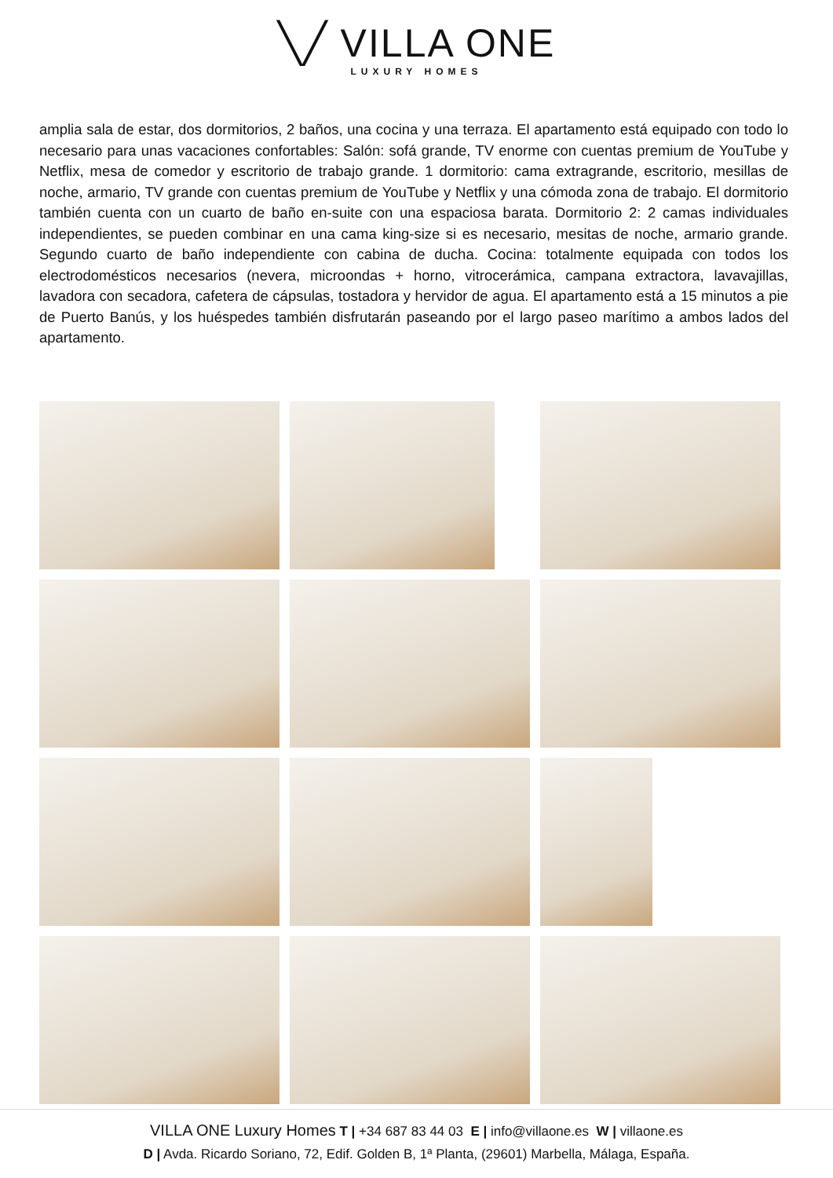╲╱ VILLA ONE
LUXURY HOMES
amplia sala de estar, dos dormitorios, 2 baños, una cocina y una terraza. El apartamento está equipado con todo lo necesario para unas vacaciones confortables: Salón: sofá grande, TV enorme con cuentas premium de YouTube y Netflix, mesa de comedor y escritorio de trabajo grande. 1 dormitorio: cama extragrande, escritorio, mesillas de noche, armario, TV grande con cuentas premium de YouTube y Netflix y una cómoda zona de trabajo. El dormitorio también cuenta con un cuarto de baño en-suite con una espaciosa barata. Dormitorio 2: 2 camas individuales independientes, se pueden combinar en una cama king-size si es necesario, mesitas de noche, armario grande. Segundo cuarto de baño independiente con cabina de ducha. Cocina: totalmente equipada con todos los electrodomésticos necesarios (nevera, microondas + horno, vitrocerámica, campana extractora, lavavajillas, lavadora con secadora, cafetera de cápsulas, tostadora y hervidor de agua. El apartamento está a 15 minutos a pie de Puerto Banús, y los huéspedes también disfrutarán paseando por el largo paseo marítimo a ambos lados del apartamento.
VILLA ONE Luxury Homes T | +34 687 83 44 03 E | info@villaone.es W | villaone.es
D | Avda. Ricardo Soriano, 72, Edif. Golden B, 1ª Planta, (29601) Marbella, Málaga, España.